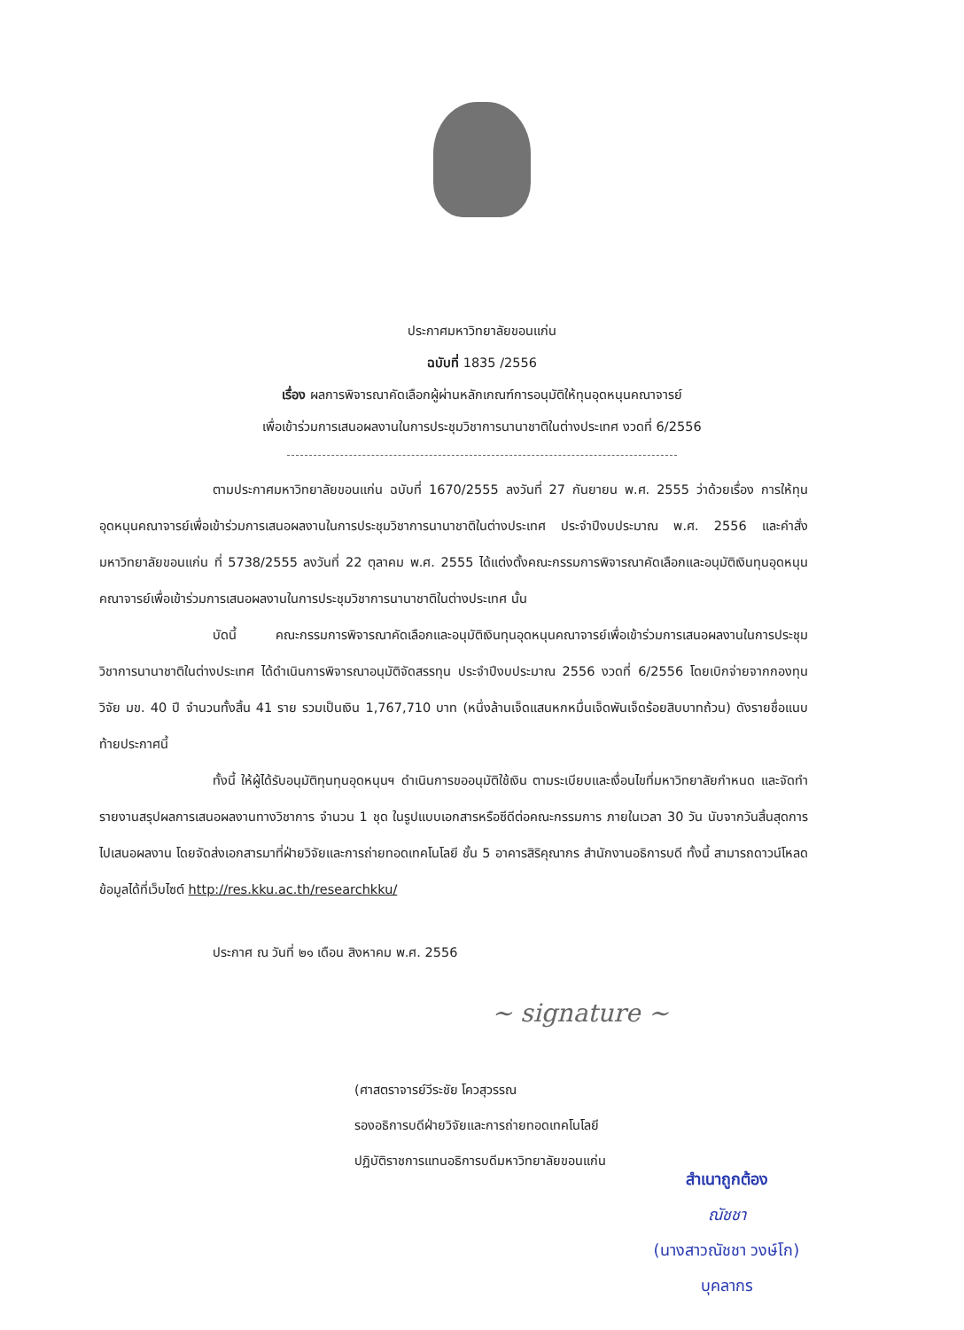ประกาศมหาวิทยาลัยขอนแก่น
ฉบับที่ 1835 /2556
เรื่อง ผลการพิจารณาคัดเลือกผู้ผ่านหลักเกณฑ์การอนุมัติให้ทุนอุดหนุนคณาจารย์
เพื่อเข้าร่วมการเสนอผลงานในการประชุมวิชาการนานาชาติในต่างประเทศ งวดที่ 6/2556
ตามประกาศมหาวิทยาลัยขอนแก่น ฉบับที่ 1670/2555 ลงวันที่ 27 กันยายน พ.ศ. 2555 ว่าด้วยเรื่อง การให้ทุนอุดหนุนคณาจารย์เพื่อเข้าร่วมการเสนอผลงานในการประชุมวิชาการนานาชาติในต่างประเทศ ประจำปีงบประมาณ พ.ศ. 2556 และคำสั่งมหาวิทยาลัยขอนแก่น ที่ 5738/2555 ลงวันที่ 22 ตุลาคม พ.ศ. 2555 ได้แต่งตั้งคณะกรรมการพิจารณาคัดเลือกและอนุมัติเงินทุนอุดหนุนคณาจารย์เพื่อเข้าร่วมการเสนอผลงานในการประชุมวิชาการนานาชาติในต่างประเทศ นั้น
บัดนี้ คณะกรรมการพิจารณาคัดเลือกและอนุมัติเงินทุนอุดหนุนคณาจารย์เพื่อเข้าร่วมการเสนอผลงานในการประชุมวิชาการนานาชาติในต่างประเทศ ได้ดำเนินการพิจารณาอนุมัติจัดสรรทุน ประจำปีงบประมาณ 2556 งวดที่ 6/2556 โดยเบิกจ่ายจากกองทุนวิจัย มข. 40 ปี จำนวนทั้งสิ้น 41 ราย รวมเป็นเงิน 1,767,710 บาท (หนึ่งล้านเจ็ดแสนหกหมื่นเจ็ดพันเจ็ดร้อยสิบบาทถ้วน) ดังรายชื่อแนบท้ายประกาศนี้
ทั้งนี้ ให้ผู้ได้รับอนุมัติทุนทุนอุดหนุนฯ ดำเนินการขออนุมัติใช้เงิน ตามระเบียบและเงื่อนไขที่มหาวิทยาลัยกำหนด และจัดทำรายงานสรุปผลการเสนอผลงานทางวิชาการ จำนวน 1 ชุด ในรูปแบบเอกสารหรือซีดีต่อคณะกรรมการ ภายในเวลา 30 วัน นับจากวันสิ้นสุดการไปเสนอผลงาน โดยจัดส่งเอกสารมาที่ฝ่ายวิจัยและการถ่ายทอดเทคโนโลยี ชั้น 5 อาคารสิริคุณากร สำนักงานอธิการบดี ทั้งนี้ สามารถดาวน์โหลดข้อมูลได้ที่เว็บไซต์ http://res.kku.ac.th/researchkku/
ประกาศ ณ วันที่ ๒๑ เดือน สิงหาคม พ.ศ. 2556
~ signature ~
(ศาสตราจารย์วีระชัย โควสุวรรณ
รองอธิการบดีฝ่ายวิจัยและการถ่ายทอดเทคโนโลยี
ปฏิบัติราชการแทนอธิการบดีมหาวิทยาลัยขอนแก่น
สำเนาถูกต้อง
ณัชชา
(นางสาวณัชชา วงษ์โก)
บุคลากร